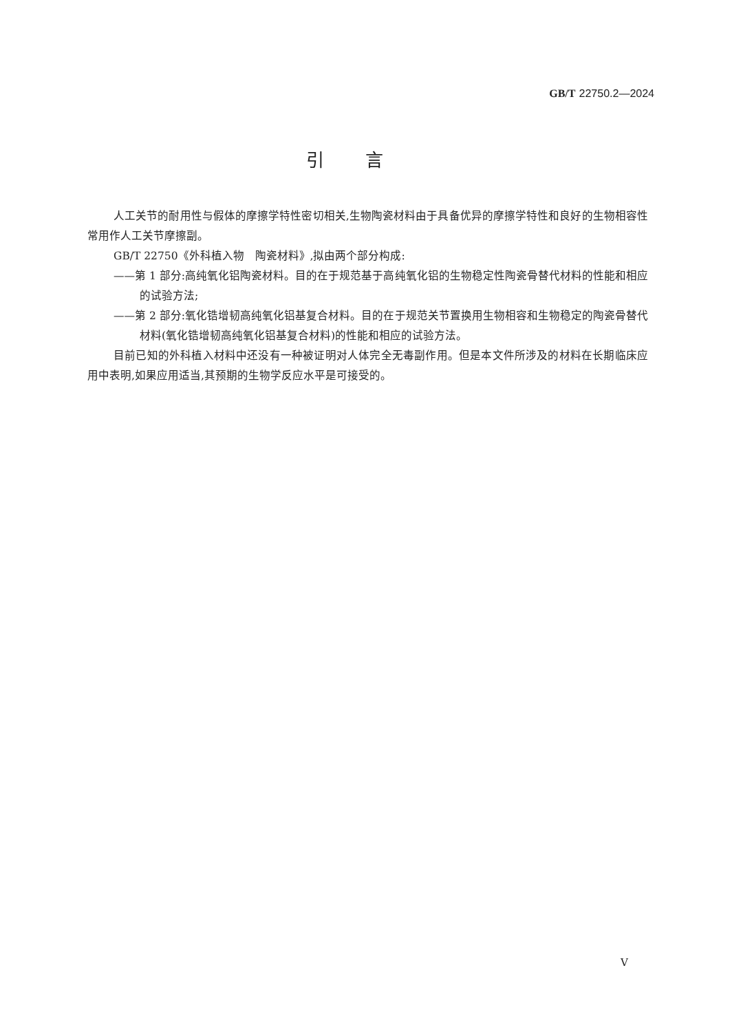GB/T 22750.2—2024
引言
人工关节的耐用性与假体的摩擦学特性密切相关,生物陶瓷材料由于具备优异的摩擦学特性和良好的生物相容性常用作人工关节摩擦副。
GB/T 22750《外科植入物　陶瓷材料》,拟由两个部分构成:
——第 1 部分:高纯氧化铝陶瓷材料。目的在于规范基于高纯氧化铝的生物稳定性陶瓷骨替代材料的性能和相应的试验方法;
——第 2 部分:氧化锆增韧高纯氧化铝基复合材料。目的在于规范关节置换用生物相容和生物稳定的陶瓷骨替代材料(氧化锆增韧高纯氧化铝基复合材料)的性能和相应的试验方法。
目前已知的外科植入材料中还没有一种被证明对人体完全无毒副作用。但是本文件所涉及的材料在长期临床应用中表明,如果应用适当,其预期的生物学反应水平是可接受的。
V